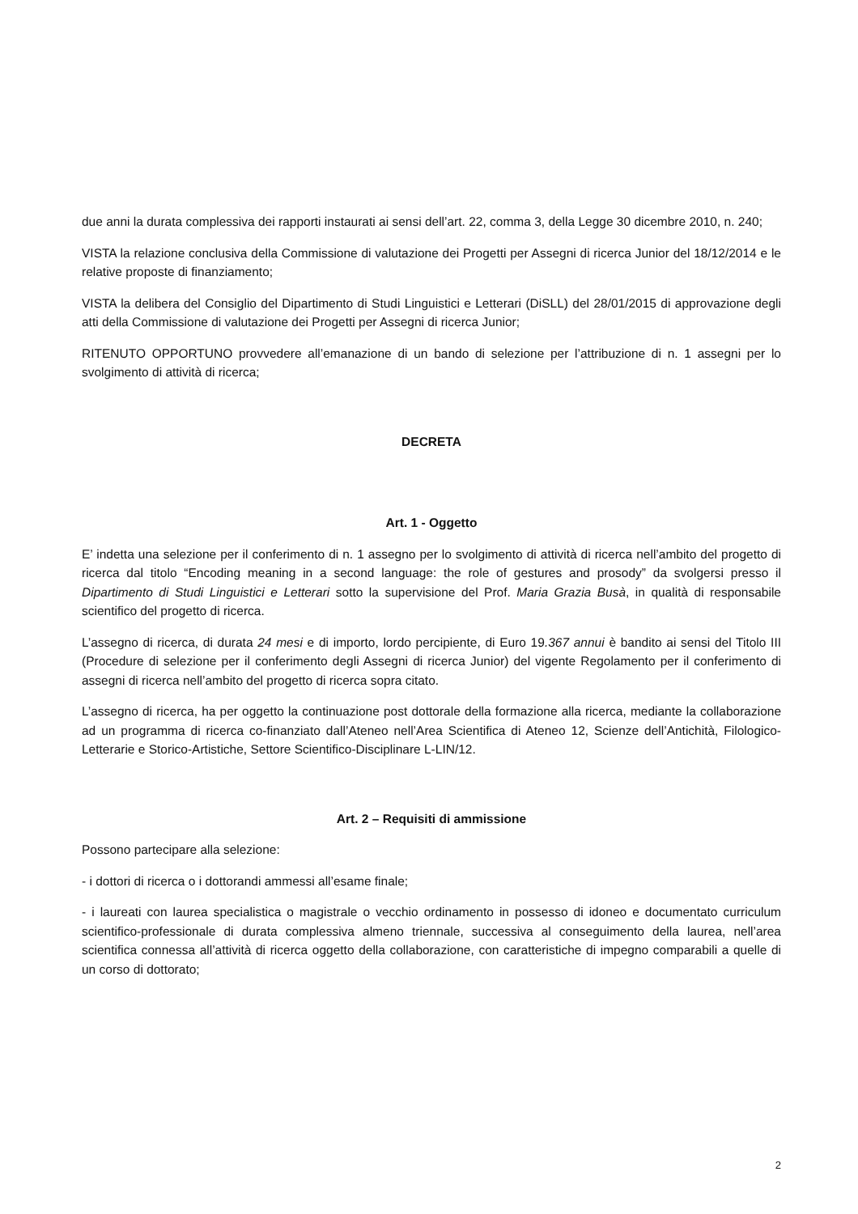due anni la durata complessiva dei rapporti instaurati ai sensi dell’art. 22, comma 3, della Legge 30 dicembre 2010, n. 240;
VISTA la relazione conclusiva della Commissione di valutazione dei Progetti per Assegni di ricerca Junior del 18/12/2014 e le relative proposte di finanziamento;
VISTA la delibera del Consiglio del Dipartimento di Studi Linguistici e Letterari (DiSLL) del 28/01/2015 di approvazione degli atti della Commissione di valutazione dei Progetti per Assegni di ricerca Junior;
RITENUTO OPPORTUNO provvedere all’emanazione di un bando di selezione per l’attribuzione di n. 1 assegni per lo svolgimento di attività di ricerca;
DECRETA
Art. 1 - Oggetto
E’ indetta una selezione per il conferimento di n. 1 assegno per lo svolgimento di attività di ricerca nell’ambito del progetto di ricerca dal titolo “Encoding meaning in a second language: the role of gestures and prosody” da svolgersi presso il Dipartimento di Studi Linguistici e Letterari sotto la supervisione del Prof. Maria Grazia Busà, in qualità di responsabile scientifico del progetto di ricerca.
L’assegno di ricerca, di durata 24 mesi e di importo, lordo percipiente, di Euro 19.367 annui è bandito ai sensi del Titolo III (Procedure di selezione per il conferimento degli Assegni di ricerca Junior) del vigente Regolamento per il conferimento di assegni di ricerca nell’ambito del progetto di ricerca sopra citato.
L’assegno di ricerca, ha per oggetto la continuazione post dottorale della formazione alla ricerca, mediante la collaborazione ad un programma di ricerca co-finanziato dall’Ateneo nell’Area Scientifica di Ateneo 12, Scienze dell’Antichità, Filologico-Letterarie e Storico-Artistiche, Settore Scientifico-Disciplinare L-LIN/12.
Art. 2 – Requisiti di ammissione
Possono partecipare alla selezione:
- i dottori di ricerca o i dottorandi ammessi all’esame finale;
- i laureati con laurea specialistica o magistrale o vecchio ordinamento in possesso di idoneo e documentato curriculum scientifico-professionale di durata complessiva almeno triennale, successiva al conseguimento della laurea, nell’area scientifica connessa all’attività di ricerca oggetto della collaborazione, con caratteristiche di impegno comparabili a quelle di un corso di dottorato;
2